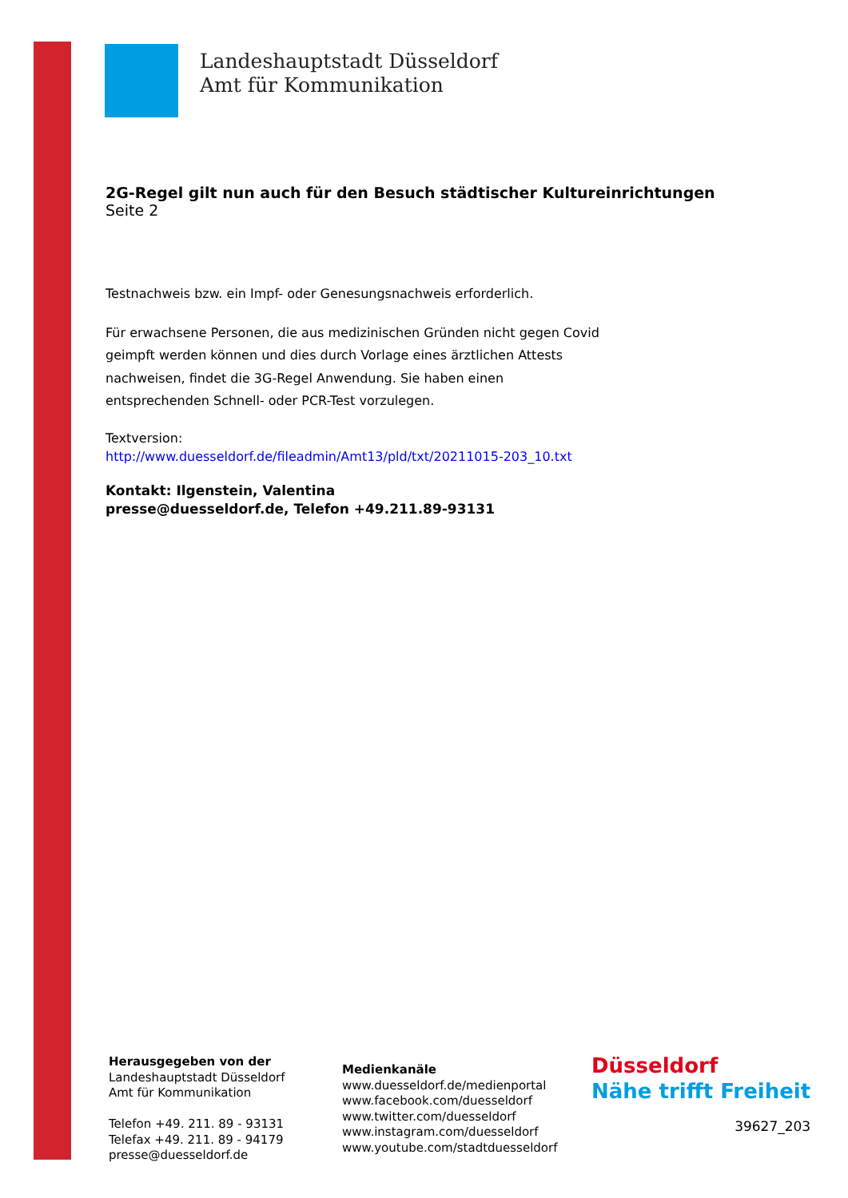Landeshauptstadt Düsseldorf
Amt für Kommunikation
2G-Regel gilt nun auch für den Besuch städtischer Kultureinrichtungen
Seite 2
Testnachweis bzw. ein Impf- oder Genesungsnachweis erforderlich.
Für erwachsene Personen, die aus medizinischen Gründen nicht gegen Covid
geimpft werden können und dies durch Vorlage eines ärztlichen Attests
nachweisen, findet die 3G-Regel Anwendung. Sie haben einen
entsprechenden Schnell- oder PCR-Test vorzulegen.
Textversion:
http://www.duesseldorf.de/fileadmin/Amt13/pld/txt/20211015-203_10.txt
Kontakt: Ilgenstein, Valentina
presse@duesseldorf.de, Telefon +49.211.89-93131
Herausgegeben von der
Landeshauptstadt Düsseldorf
Amt für Kommunikation
Telefon +49. 211. 89 - 93131
Telefax +49. 211. 89 - 94179
presse@duesseldorf.de
Medienkanäle
www.duesseldorf.de/medienportal
www.facebook.com/duesseldorf
www.twitter.com/duesseldorf
www.instagram.com/duesseldorf
www.youtube.com/stadtduesseldorf
Düsseldorf
Nähe trifft Freiheit
39627_203